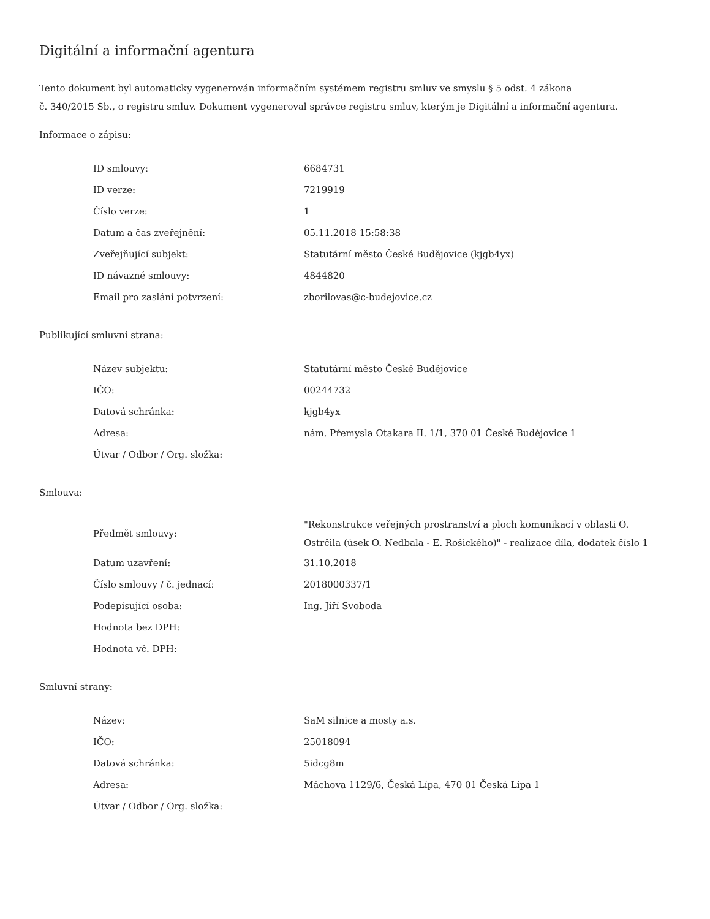Digitální a informační agentura
Tento dokument byl automaticky vygenerován informačním systémem registru smluv ve smyslu § 5 odst. 4 zákona
č. 340/2015 Sb., o registru smluv. Dokument vygeneroval správce registru smluv, kterým je Digitální a informační agentura.
Informace o zápisu:
| ID smlouvy: | 6684731 |
| ID verze: | 7219919 |
| Číslo verze: | 1 |
| Datum a čas zveřejnění: | 05.11.2018 15:58:38 |
| Zveřejňující subjekt: | Statutární město České Budějovice (kjgb4yx) |
| ID návazné smlouvy: | 4844820 |
| Email pro zaslání potvrzení: | zborilovas@c-budejovice.cz |
Publikující smluvní strana:
| Název subjektu: | Statutární město České Budějovice |
| IČO: | 00244732 |
| Datová schránka: | kjgb4yx |
| Adresa: | nám. Přemysla Otakara II. 1/1, 370 01 České Budějovice 1 |
| Útvar / Odbor / Org. složka: | |
Smlouva:
| Předmět smlouvy: | "Rekonstrukce veřejných prostranství a ploch komunikací v oblasti O. Ostrčila (úsek O. Nedbala - E. Rošického)" - realizace díla, dodatek číslo 1 |
| Datum uzavření: | 31.10.2018 |
| Číslo smlouvy / č. jednací: | 2018000337/1 |
| Podepisující osoba: | Ing. Jiří Svoboda |
| Hodnota bez DPH: | |
| Hodnota vč. DPH: | |
Smluvní strany:
| Název: | SaM silnice a mosty a.s. |
| IČO: | 25018094 |
| Datová schránka: | 5idcg8m |
| Adresa: | Máchova 1129/6, Česká Lípa, 470 01 Česká Lípa 1 |
| Útvar / Odbor / Org. složka: | |